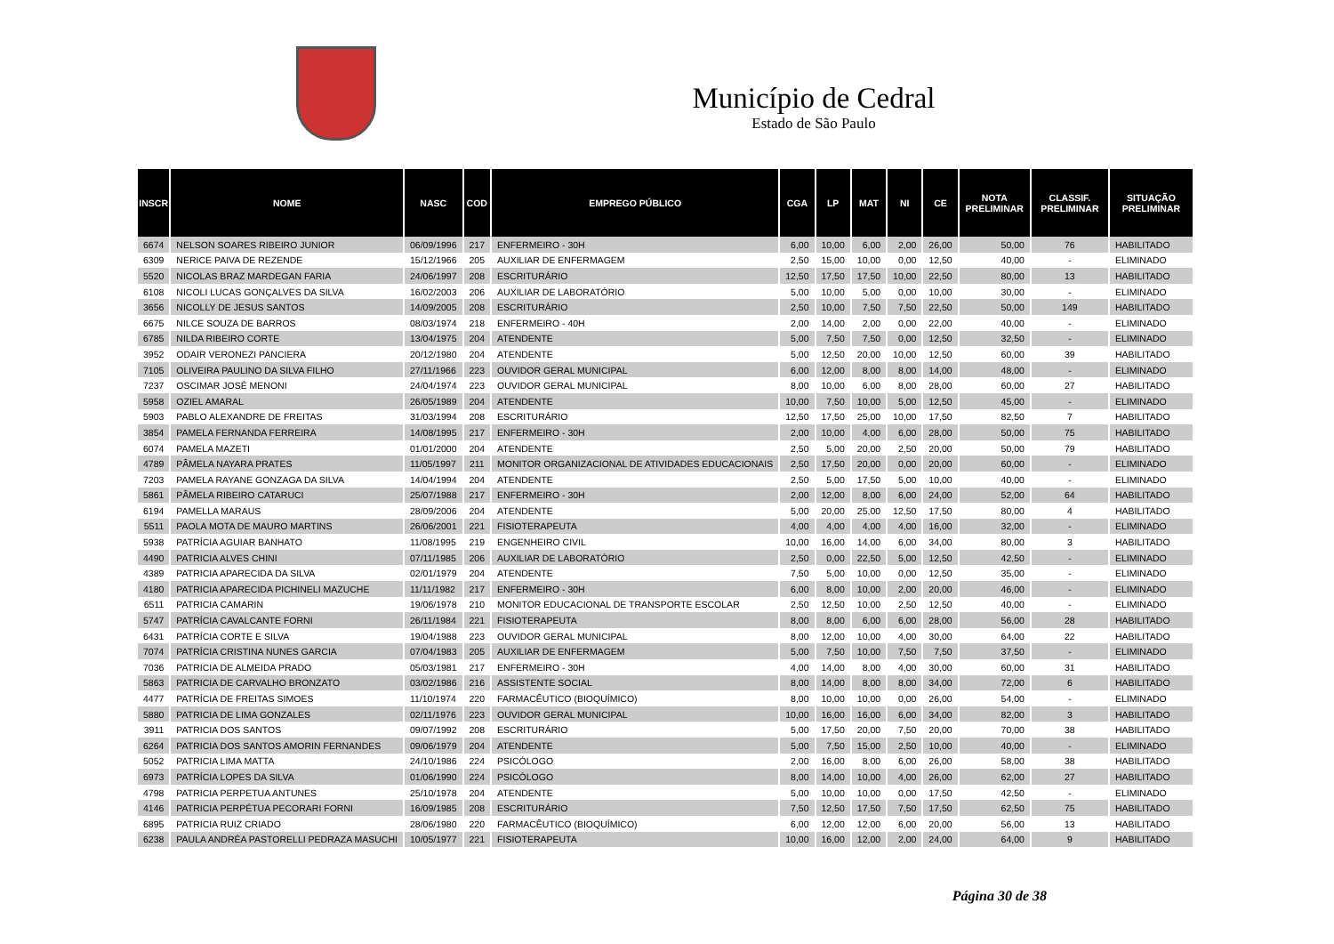Município de Cedral
Estado de São Paulo
| INSCR | NOME | NASC | COD | EMPREGO PÚBLICO | CGA | LP | MAT | NI | CE | NOTA PRELIMINAR | CLASSIF. PRELIMINAR | SITUAÇÃO PRELIMINAR |
| --- | --- | --- | --- | --- | --- | --- | --- | --- | --- | --- | --- | --- |
| 6674 | NELSON SOARES RIBEIRO JUNIOR | 06/09/1996 | 217 | ENFERMEIRO - 30H | 6,00 | 10,00 | 6,00 | 2,00 | 26,00 | 50,00 | 76 | HABILITADO |
| 6309 | NERICE PAIVA DE REZENDE | 15/12/1966 | 205 | AUXILIAR DE ENFERMAGEM | 2,50 | 15,00 | 10,00 | 0,00 | 12,50 | 40,00 | - | ELIMINADO |
| 5520 | NICOLAS BRAZ MARDEGAN FARIA | 24/06/1997 | 208 | ESCRITURÁRIO | 12,50 | 17,50 | 17,50 | 10,00 | 22,50 | 80,00 | 13 | HABILITADO |
| 6108 | NICOLI LUCAS GONÇALVES DA SILVA | 16/02/2003 | 206 | AUXILIAR DE LABORATÓRIO | 5,00 | 10,00 | 5,00 | 0,00 | 10,00 | 30,00 | - | ELIMINADO |
| 3656 | NICOLLY DE JESUS SANTOS | 14/09/2005 | 208 | ESCRITURÁRIO | 2,50 | 10,00 | 7,50 | 7,50 | 22,50 | 50,00 | 149 | HABILITADO |
| 6675 | NILCE SOUZA DE BARROS | 08/03/1974 | 218 | ENFERMEIRO - 40H | 2,00 | 14,00 | 2,00 | 0,00 | 22,00 | 40,00 | - | ELIMINADO |
| 6785 | NILDA RIBEIRO CORTE | 13/04/1975 | 204 | ATENDENTE | 5,00 | 7,50 | 7,50 | 0,00 | 12,50 | 32,50 | - | ELIMINADO |
| 3952 | ODAIR VERONEZI PANCIERA | 20/12/1980 | 204 | ATENDENTE | 5,00 | 12,50 | 20,00 | 10,00 | 12,50 | 60,00 | 39 | HABILITADO |
| 7105 | OLIVEIRA PAULINO DA SILVA FILHO | 27/11/1966 | 223 | OUVIDOR GERAL MUNICIPAL | 6,00 | 12,00 | 8,00 | 8,00 | 14,00 | 48,00 | - | ELIMINADO |
| 7237 | OSCIMAR JOSÉ MENONI | 24/04/1974 | 223 | OUVIDOR GERAL MUNICIPAL | 8,00 | 10,00 | 6,00 | 8,00 | 28,00 | 60,00 | 27 | HABILITADO |
| 5958 | OZIEL AMARAL | 26/05/1989 | 204 | ATENDENTE | 10,00 | 7,50 | 10,00 | 5,00 | 12,50 | 45,00 | - | ELIMINADO |
| 5903 | PABLO ALEXANDRE DE FREITAS | 31/03/1994 | 208 | ESCRITURÁRIO | 12,50 | 17,50 | 25,00 | 10,00 | 17,50 | 82,50 | 7 | HABILITADO |
| 3854 | PAMELA FERNANDA FERREIRA | 14/08/1995 | 217 | ENFERMEIRO - 30H | 2,00 | 10,00 | 4,00 | 6,00 | 28,00 | 50,00 | 75 | HABILITADO |
| 6074 | PAMELA MAZETI | 01/01/2000 | 204 | ATENDENTE | 2,50 | 5,00 | 20,00 | 2,50 | 20,00 | 50,00 | 79 | HABILITADO |
| 4789 | PÂMELA NAYARA PRATES | 11/05/1997 | 211 | MONITOR ORGANIZACIONAL DE ATIVIDADES EDUCACIONAIS | 2,50 | 17,50 | 20,00 | 0,00 | 20,00 | 60,00 | - | ELIMINADO |
| 7203 | PAMELA RAYANE GONZAGA DA SILVA | 14/04/1994 | 204 | ATENDENTE | 2,50 | 5,00 | 17,50 | 5,00 | 10,00 | 40,00 | - | ELIMINADO |
| 5861 | PÂMELA RIBEIRO CATARUCI | 25/07/1988 | 217 | ENFERMEIRO - 30H | 2,00 | 12,00 | 8,00 | 6,00 | 24,00 | 52,00 | 64 | HABILITADO |
| 6194 | PAMELLA MARAUS | 28/09/2006 | 204 | ATENDENTE | 5,00 | 20,00 | 25,00 | 12,50 | 17,50 | 80,00 | 4 | HABILITADO |
| 5511 | PAOLA MOTA DE MAURO MARTINS | 26/06/2001 | 221 | FISIOTERAPEUTA | 4,00 | 4,00 | 4,00 | 4,00 | 16,00 | 32,00 | - | ELIMINADO |
| 5938 | PATRÍCIA AGUIAR BANHATO | 11/08/1995 | 219 | ENGENHEIRO CIVIL | 10,00 | 16,00 | 14,00 | 6,00 | 34,00 | 80,00 | 3 | HABILITADO |
| 4490 | PATRICIA ALVES CHINI | 07/11/1985 | 206 | AUXILIAR DE LABORATÓRIO | 2,50 | 0,00 | 22,50 | 5,00 | 12,50 | 42,50 | - | ELIMINADO |
| 4389 | PATRICIA APARECIDA DA SILVA | 02/01/1979 | 204 | ATENDENTE | 7,50 | 5,00 | 10,00 | 0,00 | 12,50 | 35,00 | - | ELIMINADO |
| 4180 | PATRICIA APARECIDA PICHINELI MAZUCHE | 11/11/1982 | 217 | ENFERMEIRO - 30H | 6,00 | 8,00 | 10,00 | 2,00 | 20,00 | 46,00 | - | ELIMINADO |
| 6511 | PATRICIA CAMARIN | 19/06/1978 | 210 | MONITOR EDUCACIONAL DE TRANSPORTE ESCOLAR | 2,50 | 12,50 | 10,00 | 2,50 | 12,50 | 40,00 | - | ELIMINADO |
| 5747 | PATRÍCIA CAVALCANTE FORNI | 26/11/1984 | 221 | FISIOTERAPEUTA | 8,00 | 8,00 | 6,00 | 6,00 | 28,00 | 56,00 | 28 | HABILITADO |
| 6431 | PATRÍCIA CORTE E SILVA | 19/04/1988 | 223 | OUVIDOR GERAL MUNICIPAL | 8,00 | 12,00 | 10,00 | 4,00 | 30,00 | 64,00 | 22 | HABILITADO |
| 7074 | PATRÍCIA CRISTINA NUNES GARCIA | 07/04/1983 | 205 | AUXILIAR DE ENFERMAGEM | 5,00 | 7,50 | 10,00 | 7,50 | 7,50 | 37,50 | - | ELIMINADO |
| 7036 | PATRICIA DE ALMEIDA PRADO | 05/03/1981 | 217 | ENFERMEIRO - 30H | 4,00 | 14,00 | 8,00 | 4,00 | 30,00 | 60,00 | 31 | HABILITADO |
| 5863 | PATRICIA DE CARVALHO BRONZATO | 03/02/1986 | 216 | ASSISTENTE SOCIAL | 8,00 | 14,00 | 8,00 | 8,00 | 34,00 | 72,00 | 6 | HABILITADO |
| 4477 | PATRÍCIA DE FREITAS SIMOES | 11/10/1974 | 220 | FARMACÊUTICO (BIOQUÍMICO) | 8,00 | 10,00 | 10,00 | 0,00 | 26,00 | 54,00 | - | ELIMINADO |
| 5880 | PATRICIA DE LIMA GONZALES | 02/11/1976 | 223 | OUVIDOR GERAL MUNICIPAL | 10,00 | 16,00 | 16,00 | 6,00 | 34,00 | 82,00 | 3 | HABILITADO |
| 3911 | PATRICIA DOS SANTOS | 09/07/1992 | 208 | ESCRITURÁRIO | 5,00 | 17,50 | 20,00 | 7,50 | 20,00 | 70,00 | 38 | HABILITADO |
| 6264 | PATRICIA DOS SANTOS AMORIN FERNANDES | 09/06/1979 | 204 | ATENDENTE | 5,00 | 7,50 | 15,00 | 2,50 | 10,00 | 40,00 | - | ELIMINADO |
| 5052 | PATRICIA LIMA MATTA | 24/10/1986 | 224 | PSICÓLOGO | 2,00 | 16,00 | 8,00 | 6,00 | 26,00 | 58,00 | 38 | HABILITADO |
| 6973 | PATRÍCIA LOPES DA SILVA | 01/06/1990 | 224 | PSICÓLOGO | 8,00 | 14,00 | 10,00 | 4,00 | 26,00 | 62,00 | 27 | HABILITADO |
| 4798 | PATRICIA PERPETUA ANTUNES | 25/10/1978 | 204 | ATENDENTE | 5,00 | 10,00 | 10,00 | 0,00 | 17,50 | 42,50 | - | ELIMINADO |
| 4146 | PATRICIA PERPÉTUA PECORARI FORNI | 16/09/1985 | 208 | ESCRITURÁRIO | 7,50 | 12,50 | 17,50 | 7,50 | 17,50 | 62,50 | 75 | HABILITADO |
| 6895 | PATRICIA RUIZ CRIADO | 28/06/1980 | 220 | FARMACÊUTICO (BIOQUÍMICO) | 6,00 | 12,00 | 12,00 | 6,00 | 20,00 | 56,00 | 13 | HABILITADO |
| 6238 | PAULA ANDRÉA PASTORELLI PEDRAZA MASUCHI | 10/05/1977 | 221 | FISIOTERAPEUTA | 10,00 | 16,00 | 12,00 | 2,00 | 24,00 | 64,00 | 9 | HABILITADO |
Página 30 de 38